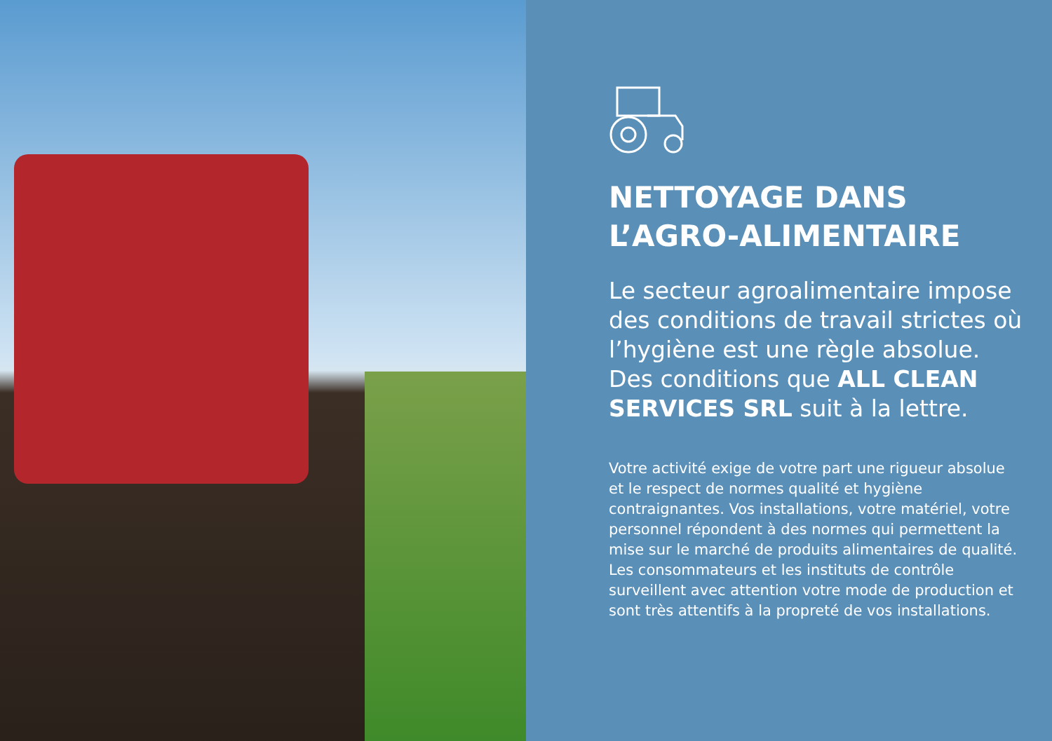NETTOYAGE DANS
L’AGRO-ALIMENTAIRE
Le secteur agroalimentaire impose des conditions de travail strictes où l’hygiène est une règle absolue. Des conditions que ALL CLEAN SERVICES SRL suit à la lettre.
Votre activité exige de votre part une rigueur absolue et le respect de normes qualité et hygiène contraignantes. Vos installations, votre matériel, votre personnel répondent à des normes qui permettent la mise sur le marché de produits alimentaires de qualité. Les consommateurs et les instituts de contrôle surveillent avec attention votre mode de production et sont très attentifs à la propreté de vos installations.